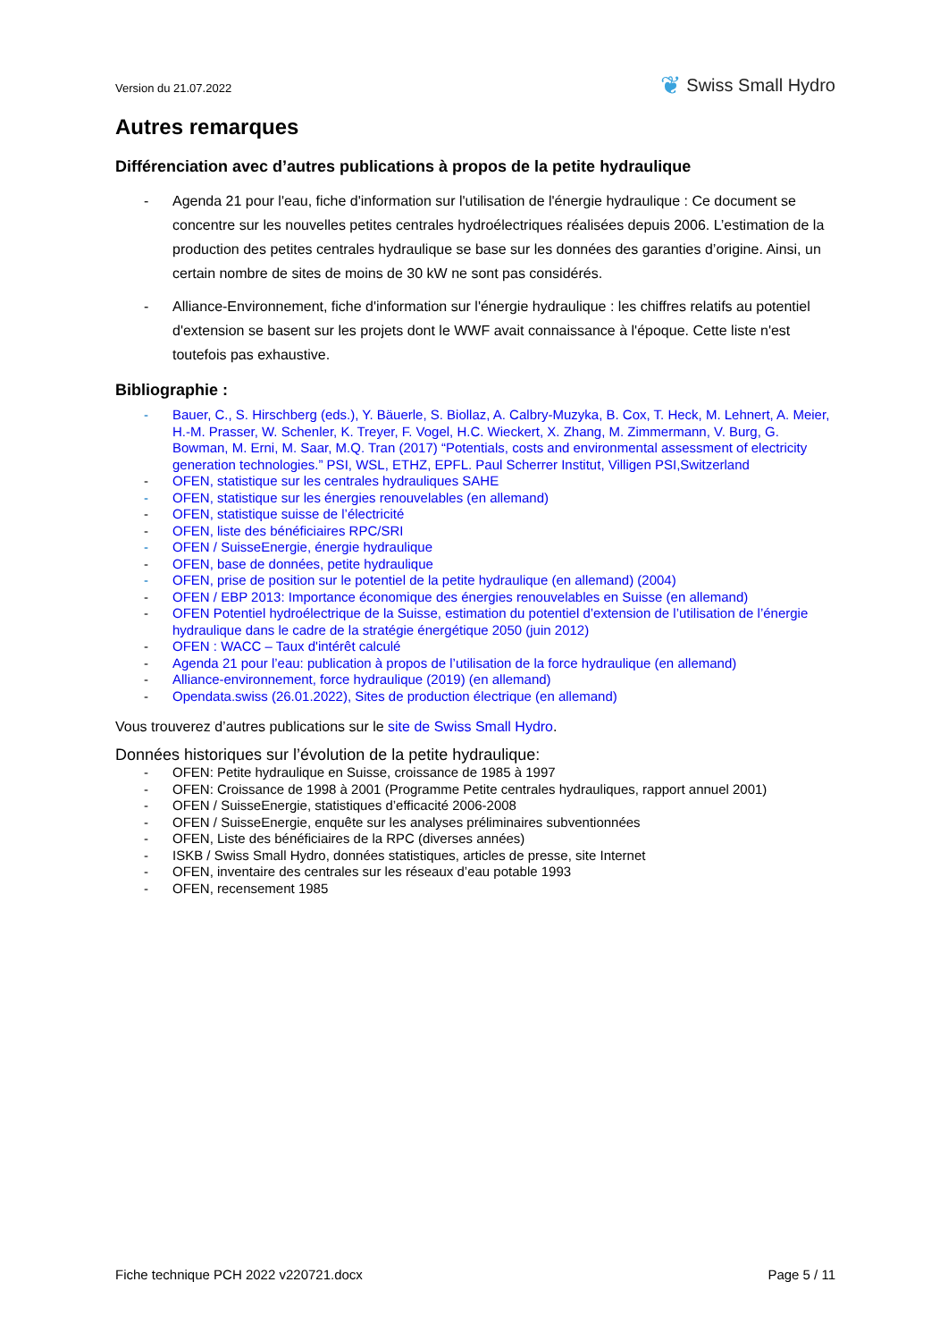Version du 21.07.2022
❦ Swiss Small Hydro
Autres remarques
Différenciation avec d’autres publications à propos de la petite hydraulique
- Agenda 21 pour l'eau, fiche d'information sur l'utilisation de l'énergie hydraulique : Ce document se concentre sur les nouvelles petites centrales hydroélectriques réalisées depuis 2006. L’estimation de la production des petites centrales hydraulique se base sur les données des garanties d’origine. Ainsi, un certain nombre de sites de moins de 30 kW ne sont pas considérés.
- Alliance-Environnement, fiche d'information sur l'énergie hydraulique : les chiffres relatifs au potentiel d'extension se basent sur les projets dont le WWF avait connaissance à l'époque. Cette liste n'est toutefois pas exhaustive.
Bibliographie :
- Bauer, C., S. Hirschberg (eds.), Y. Bäuerle, S. Biollaz, A. Calbry-Muzyka, B. Cox, T. Heck, M. Lehnert, A. Meier, H.-M. Prasser, W. Schenler, K. Treyer, F. Vogel, H.C. Wieckert, X. Zhang, M. Zimmermann, V. Burg, G. Bowman, M. Erni, M. Saar, M.Q. Tran (2017) “Potentials, costs and environmental assessment of electricity generation technologies.” PSI, WSL, ETHZ, EPFL. Paul Scherrer Institut, Villigen PSI,Switzerland
- OFEN, statistique sur les centrales hydrauliques SAHE
- OFEN, statistique sur les énergies renouvelables (en allemand)
- OFEN, statistique suisse de l’électricité
- OFEN, liste des bénéficiaires RPC/SRI
- OFEN / SuisseEnergie, énergie hydraulique
- OFEN, base de données, petite hydraulique
- OFEN, prise de position sur le potentiel de la petite hydraulique (en allemand) (2004)
- OFEN / EBP 2013: Importance économique des énergies renouvelables en Suisse (en allemand)
- OFEN Potentiel hydroélectrique de la Suisse, estimation du potentiel d’extension de l’utilisation de l’énergie hydraulique dans le cadre de la stratégie énergétique 2050 (juin 2012)
- OFEN : WACC – Taux d'intérêt calculé
- Agenda 21 pour l’eau: publication à propos de l’utilisation de la force hydraulique (en allemand)
- Alliance-environnement, force hydraulique (2019) (en allemand)
- Opendata.swiss (26.01.2022), Sites de production électrique (en allemand)
Vous trouverez d’autres publications sur le site de Swiss Small Hydro.
Données historiques sur l’évolution de la petite hydraulique:
- OFEN: Petite hydraulique en Suisse, croissance de 1985 à 1997
- OFEN: Croissance de 1998 à 2001 (Programme Petite centrales hydrauliques, rapport annuel 2001)
- OFEN / SuisseEnergie, statistiques d’efficacité 2006-2008
- OFEN / SuisseEnergie, enquête sur les analyses préliminaires subventionnées
- OFEN, Liste des bénéficiaires de la RPC (diverses années)
- ISKB / Swiss Small Hydro, données statistiques, articles de presse, site Internet
- OFEN, inventaire des centrales sur les réseaux d’eau potable 1993
- OFEN, recensement 1985
Fiche technique PCH 2022 v220721.docx Page 5 / 11